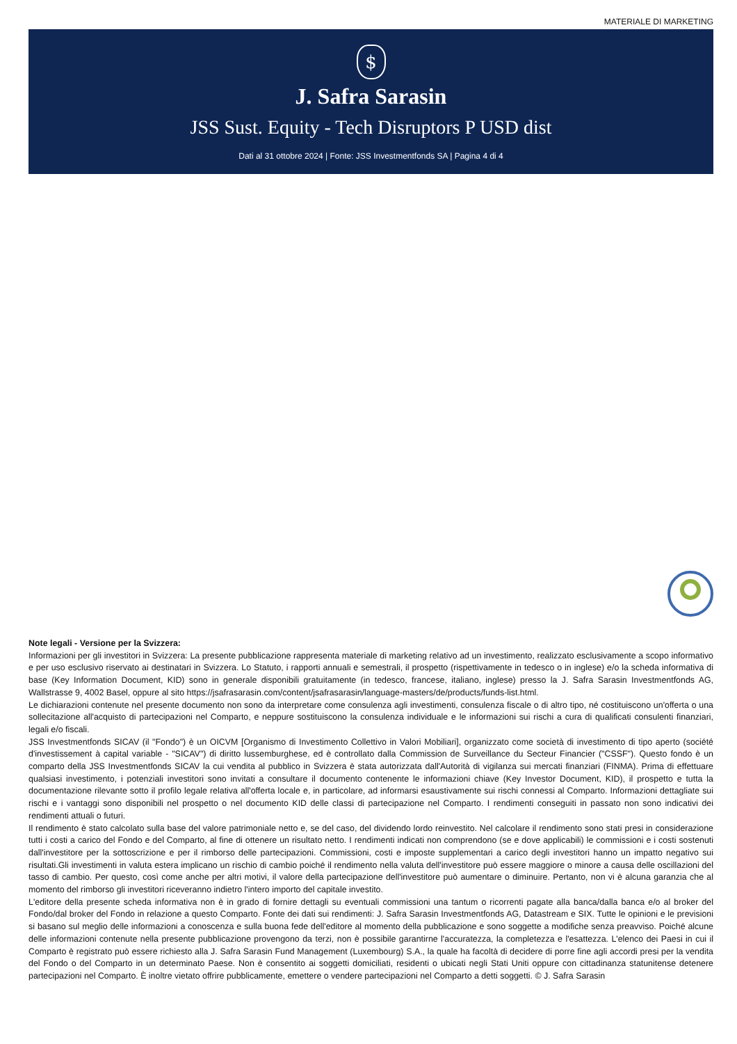MATERIALE DI MARKETING
$
J. Safra Sarasin
JSS Sust. Equity - Tech Disruptors P USD dist
Dati al 31 ottobre 2024 | Fonte: JSS Investmentfonds SA | Pagina 4 di 4
Note legali - Versione per la Svizzera:
Informazioni per gli investitori in Svizzera: La presente pubblicazione rappresenta materiale di marketing relativo ad un investimento, realizzato esclusivamente a scopo informativo e per uso esclusivo riservato ai destinatari in Svizzera. Lo Statuto, i rapporti annuali e semestrali, il prospetto (rispettivamente in tedesco o in inglese) e/o la scheda informativa di base (Key Information Document, KID) sono in generale disponibili gratuitamente (in tedesco, francese, italiano, inglese) presso la J. Safra Sarasin Investmentfonds AG, Wallstrasse 9, 4002 Basel, oppure al sito https://jsafrasarasin.com/content/jsafrasarasin/language-masters/de/products/funds-list.html.
Le dichiarazioni contenute nel presente documento non sono da interpretare come consulenza agli investimenti, consulenza fiscale o di altro tipo, né costituiscono un'offerta o una sollecitazione all'acquisto di partecipazioni nel Comparto, e neppure sostituiscono la consulenza individuale e le informazioni sui rischi a cura di qualificati consulenti finanziari, legali e/o fiscali.
JSS Investmentfonds SICAV (il "Fondo") è un OICVM [Organismo di Investimento Collettivo in Valori Mobiliari], organizzato come società di investimento di tipo aperto (société d'investissement à capital variable - "SICAV") di diritto lussemburghese, ed è controllato dalla Commission de Surveillance du Secteur Financier ("CSSF"). Questo fondo è un comparto della JSS Investmentfonds SICAV la cui vendita al pubblico in Svizzera è stata autorizzata dall'Autorità di vigilanza sui mercati finanziari (FINMA). Prima di effettuare qualsiasi investimento, i potenziali investitori sono invitati a consultare il documento contenente le informazioni chiave (Key Investor Document, KID), il prospetto e tutta la documentazione rilevante sotto il profilo legale relativa all'offerta locale e, in particolare, ad informarsi esaustivamente sui rischi connessi al Comparto. Informazioni dettagliate sui rischi e i vantaggi sono disponibili nel prospetto o nel documento KID delle classi di partecipazione nel Comparto. I rendimenti conseguiti in passato non sono indicativi dei rendimenti attuali o futuri.
Il rendimento è stato calcolato sulla base del valore patrimoniale netto e, se del caso, del dividendo lordo reinvestito. Nel calcolare il rendimento sono stati presi in considerazione tutti i costi a carico del Fondo e del Comparto, al fine di ottenere un risultato netto. I rendimenti indicati non comprendono (se e dove applicabili) le commissioni e i costi sostenuti dall'investitore per la sottoscrizione e per il rimborso delle partecipazioni. Commissioni, costi e imposte supplementari a carico degli investitori hanno un impatto negativo sui risultati.Gli investimenti in valuta estera implicano un rischio di cambio poiché il rendimento nella valuta dell'investitore può essere maggiore o minore a causa delle oscillazioni del tasso di cambio. Per questo, così come anche per altri motivi, il valore della partecipazione dell'investitore può aumentare o diminuire. Pertanto, non vi è alcuna garanzia che al momento del rimborso gli investitori riceveranno indietro l'intero importo del capitale investito.
L'editore della presente scheda informativa non è in grado di fornire dettagli su eventuali commissioni una tantum o ricorrenti pagate alla banca/dalla banca e/o al broker del Fondo/dal broker del Fondo in relazione a questo Comparto. Fonte dei dati sui rendimenti: J. Safra Sarasin Investmentfonds AG, Datastream e SIX. Tutte le opinioni e le previsioni si basano sul meglio delle informazioni a conoscenza e sulla buona fede dell'editore al momento della pubblicazione e sono soggette a modifiche senza preavviso. Poiché alcune delle informazioni contenute nella presente pubblicazione provengono da terzi, non è possibile garantirne l'accuratezza, la completezza e l'esattezza. L'elenco dei Paesi in cui il Comparto è registrato può essere richiesto alla J. Safra Sarasin Fund Management (Luxembourg) S.A., la quale ha facoltà di decidere di porre fine agli accordi presi per la vendita del Fondo o del Comparto in un determinato Paese. Non è consentito ai soggetti domiciliati, residenti o ubicati negli Stati Uniti oppure con cittadinanza statunitense detenere partecipazioni nel Comparto. È inoltre vietato offrire pubblicamente, emettere o vendere partecipazioni nel Comparto a detti soggetti. © J. Safra Sarasin